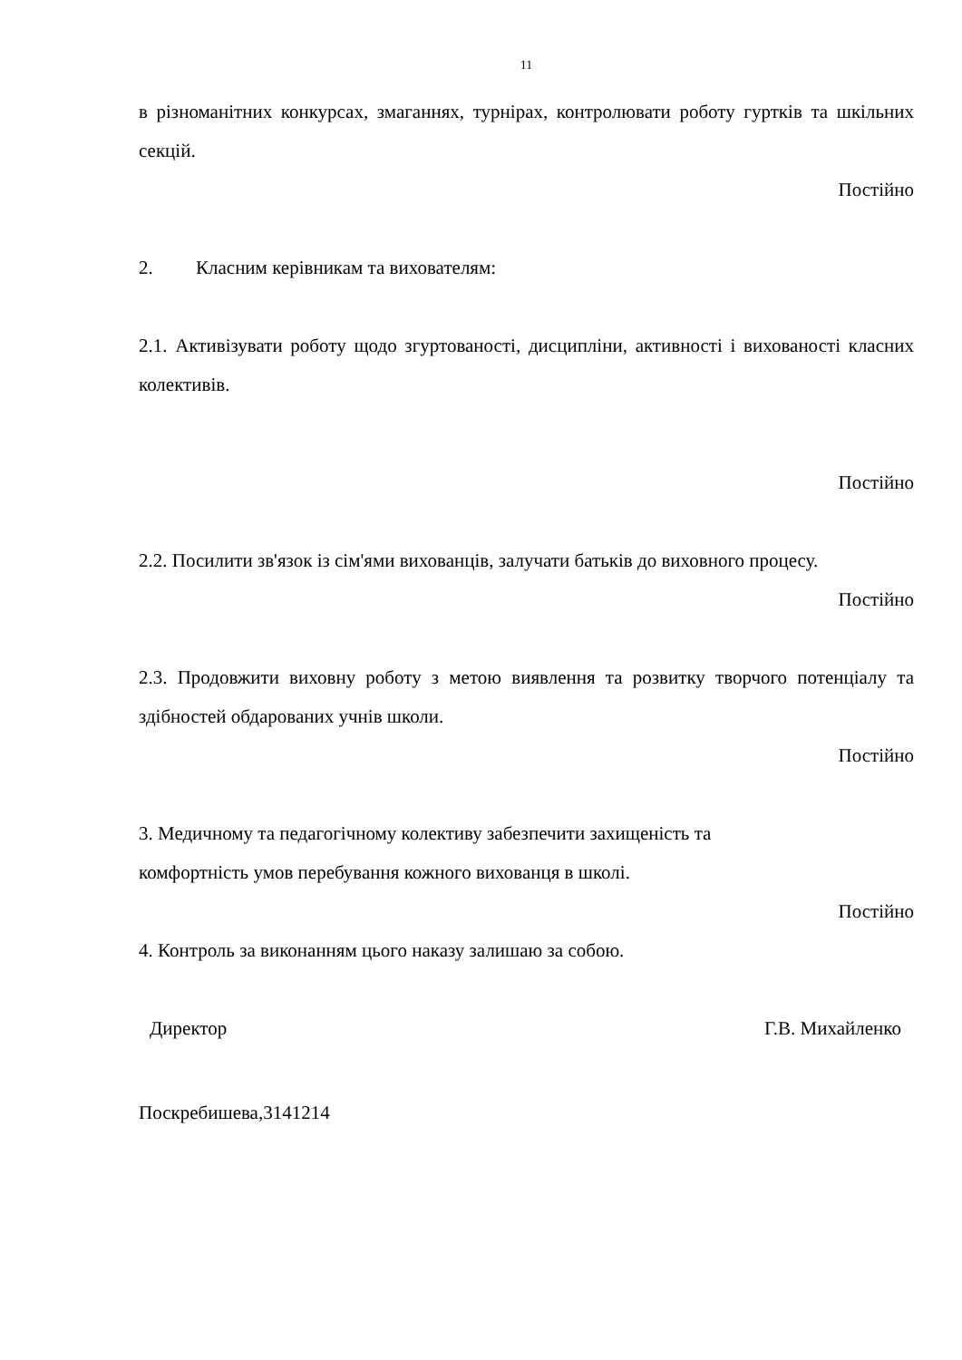11
в різноманітних конкурсах, змаганнях, турнірах, контролювати роботу гуртків та шкільних секцій.
Постійно
2. Класним керівникам та вихователям:
2.1. Активізувати роботу щодо згуртованості, дисципліни, активності і вихованості класних колективів.
Постійно
2.2. Посилити зв'язок із сім'ями вихованців, залучати батьків до виховного процесу.
Постійно
2.3. Продовжити виховну роботу з метою виявлення та розвитку творчого потенціалу та здібностей обдарованих учнів школи.
Постійно
3. Медичному та педагогічному колективу забезпечити захищеність та
комфортність умов перебування кожного вихованця в школі.
Постійно
4. Контроль за виконанням цього наказу залишаю за собою.
Директор Г.В. Михайленко
Поскребишева,3141214